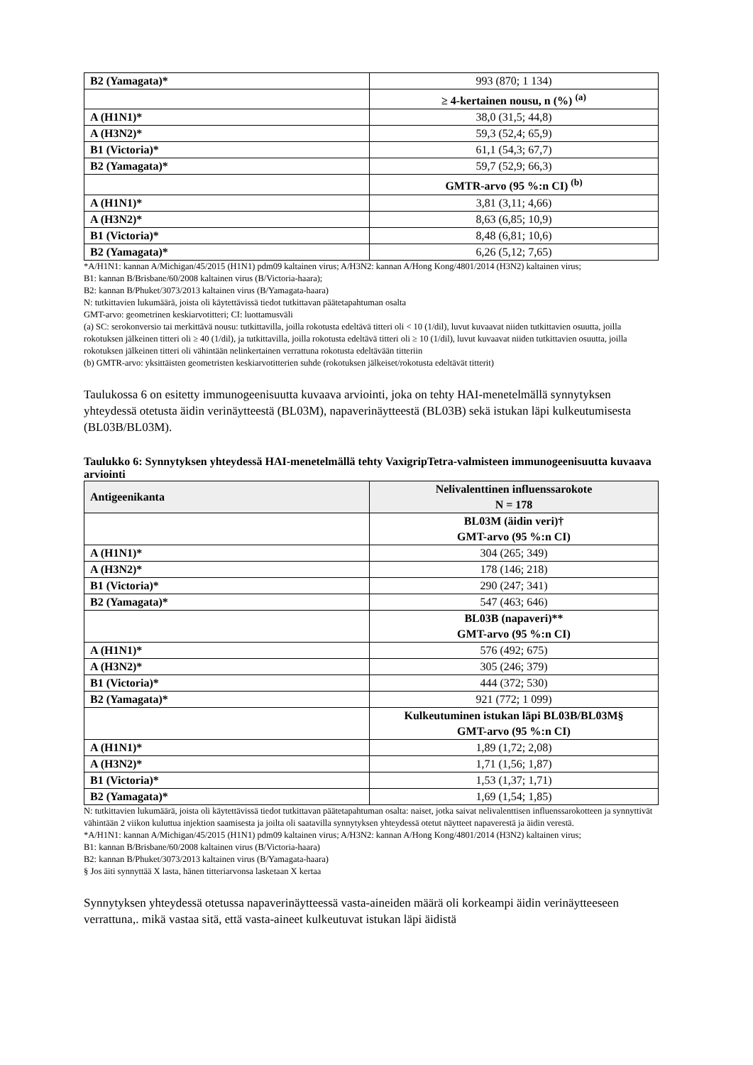| B2 (Yamagata)* | 993 (870; 1 134) |
| | ≥ 4-kertainen nousu, n (%) <sup>(a)</sup> |
| A (H1N1)* | 38,0 (31,5; 44,8) |
| A (H3N2)* | 59,3 (52,4; 65,9) |
| B1 (Victoria)* | 61,1 (54,3; 67,7) |
| B2 (Yamagata)* | 59,7 (52,9; 66,3) |
| | GMTR-arvo (95 %:n CI) <sup>(b)</sup> |
| A (H1N1)* | 3,81 (3,11; 4,66) |
| A (H3N2)* | 8,63 (6,85; 10,9) |
| B1 (Victoria)* | 8,48 (6,81; 10,6) |
| B2 (Yamagata)* | 6,26 (5,12; 7,65) |
*A/H1N1: kannan A/Michigan/45/2015 (H1N1) pdm09 kaltainen virus; A/H3N2: kannan A/Hong Kong/4801/2014 (H3N2) kaltainen virus;
B1: kannan B/Brisbane/60/2008 kaltainen virus (B/Victoria-haara);
B2: kannan B/Phuket/3073/2013 kaltainen virus (B/Yamagata-haara)
N: tutkittavien lukumäärä, joista oli käytettävissä tiedot tutkittavan päätetapahtuman osalta
GMT-arvo: geometrinen keskiarvotitteri; CI: luottamusväli
(a) SC: serokonversio tai merkittävä nousu: tutkittavilla, joilla rokotusta edeltävä titteri oli < 10 (1/dil), luvut kuvaavat niiden tutkittavien osuutta, joilla rokotuksen jälkeinen titteri oli ≥ 40 (1/dil), ja tutkittavilla, joilla rokotusta edeltävä titteri oli ≥ 10 (1/dil), luvut kuvaavat niiden tutkittavien osuutta, joilla rokotuksen jälkeinen titteri oli vähintään nelinkertainen verrattuna rokotusta edeltävään titteriin
(b) GMTR-arvo: yksittäisten geometristen keskiarvotitterien suhde (rokotuksen jälkeiset/rokotusta edeltävät titterit)
Taulukossa 6 on esitetty immunogeenisuutta kuvaava arviointi, joka on tehty HAI-menetelmällä synnytyksen yhteydessä otetusta äidin verinäytteestä (BL03M), napaverinäytteestä (BL03B) sekä istukan läpi kulkeutumisesta (BL03B/BL03M).
Taulukko 6: Synnytyksen yhteydessä HAI-menetelmällä tehty VaxigripTetra-valmisteen immunogeenisuutta kuvaava arviointi
| Antigeenikanta | Nelivalenttinen influenssarokote N = 178 |
| --- | --- |
| | BL03M (äidin veri)† GMT-arvo (95 %:n CI) |
| A (H1N1)* | 304 (265; 349) |
| A (H3N2)* | 178 (146; 218) |
| B1 (Victoria)* | 290 (247; 341) |
| B2 (Yamagata)* | 547 (463; 646) |
| | BL03B (napaveri)** GMT-arvo (95 %:n CI) |
| A (H1N1)* | 576 (492; 675) |
| A (H3N2)* | 305 (246; 379) |
| B1 (Victoria)* | 444 (372; 530) |
| B2 (Yamagata)* | 921 (772; 1 099) |
| | Kulkeutuminen istukan läpi BL03B/BL03M§ GMT-arvo (95 %:n CI) |
| A (H1N1)* | 1,89 (1,72; 2,08) |
| A (H3N2)* | 1,71 (1,56; 1,87) |
| B1 (Victoria)* | 1,53 (1,37; 1,71) |
| B2 (Yamagata)* | 1,69 (1,54; 1,85) |
N: tutkittavien lukumäärä, joista oli käytettävissä tiedot tutkittavan päätetapahtuman osalta: naiset, jotka saivat nelivalenttisen influenssarokotteen ja synnyttivät vähintään 2 viikon kuluttua injektion saamisesta ja joilta oli saatavilla synnytyksen yhteydessä otetut näytteet napaverestä ja äidin verestä.
*A/H1N1: kannan A/Michigan/45/2015 (H1N1) pdm09 kaltainen virus; A/H3N2: kannan A/Hong Kong/4801/2014 (H3N2) kaltainen virus;
B1: kannan B/Brisbane/60/2008 kaltainen virus (B/Victoria-haara)
B2: kannan B/Phuket/3073/2013 kaltainen virus (B/Yamagata-haara)
§ Jos äiti synnyttää X lasta, hänen titteriarvonsa lasketaan X kertaa
Synnytyksen yhteydessä otetussa napaverinäytteessä vasta-aineiden määrä oli korkeampi äidin verinäytteeseen verrattuna,. mikä vastaa sitä, että vasta-aineet kulkeutuvat istukan läpi äidistä